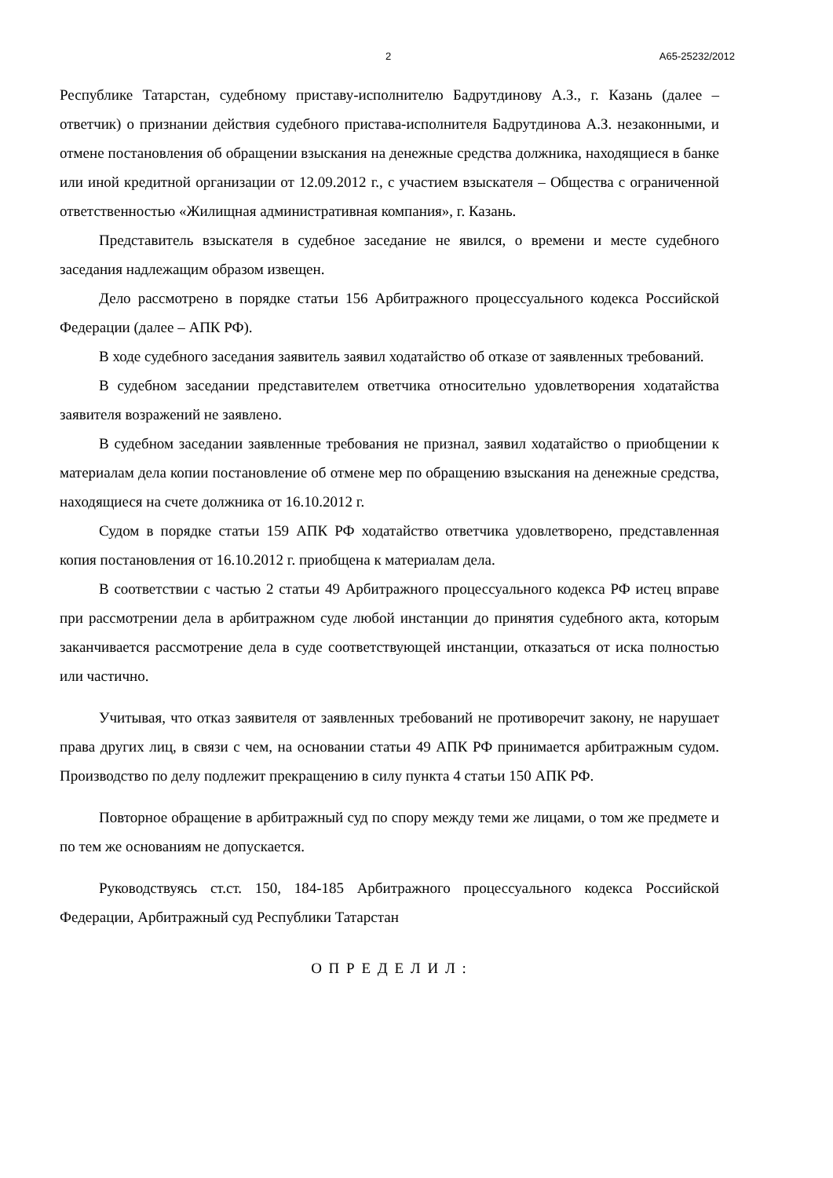2 А65-25232/2012
Республике Татарстан, судебному приставу-исполнителю Бадрутдинову А.З., г. Казань (далее – ответчик) о признании действия судебного пристава-исполнителя Бадрутдинова А.З. незаконными, и отмене постановления об обращении взыскания на денежные средства должника, находящиеся в банке или иной кредитной организации от 12.09.2012 г., с участием взыскателя – Общества с ограниченной ответственностью «Жилищная административная компания», г. Казань.
Представитель взыскателя в судебное заседание не явился, о времени и месте судебного заседания надлежащим образом извещен.
Дело рассмотрено в порядке статьи 156 Арбитражного процессуального кодекса Российской Федерации (далее – АПК РФ).
В ходе судебного заседания заявитель заявил ходатайство об отказе от заявленных требований.
В судебном заседании представителем ответчика относительно удовлетворения ходатайства заявителя возражений не заявлено.
В судебном заседании заявленные требования не признал, заявил ходатайство о приобщении к материалам дела копии постановление об отмене мер по обращению взыскания на денежные средства, находящиеся на счете должника от 16.10.2012 г.
Судом в порядке статьи 159 АПК РФ ходатайство ответчика удовлетворено, представленная копия постановления от 16.10.2012 г. приобщена к материалам дела.
В соответствии с частью 2 статьи 49 Арбитражного процессуального кодекса РФ истец вправе при рассмотрении дела в арбитражном суде любой инстанции до принятия судебного акта, которым заканчивается рассмотрение дела в суде соответствующей инстанции, отказаться от иска полностью или частично.
Учитывая, что отказ заявителя от заявленных требований не противоречит закону, не нарушает права других лиц, в связи с чем, на основании статьи 49 АПК РФ принимается арбитражным судом. Производство по делу подлежит прекращению в силу пункта 4 статьи 150 АПК РФ.
Повторное обращение в арбитражный суд по спору между теми же лицами, о том же предмете и по тем же основаниям не допускается.
Руководствуясь ст.ст. 150, 184-185 Арбитражного процессуального кодекса Российской Федерации, Арбитражный суд Республики Татарстан
О П Р Е Д Е Л И Л :